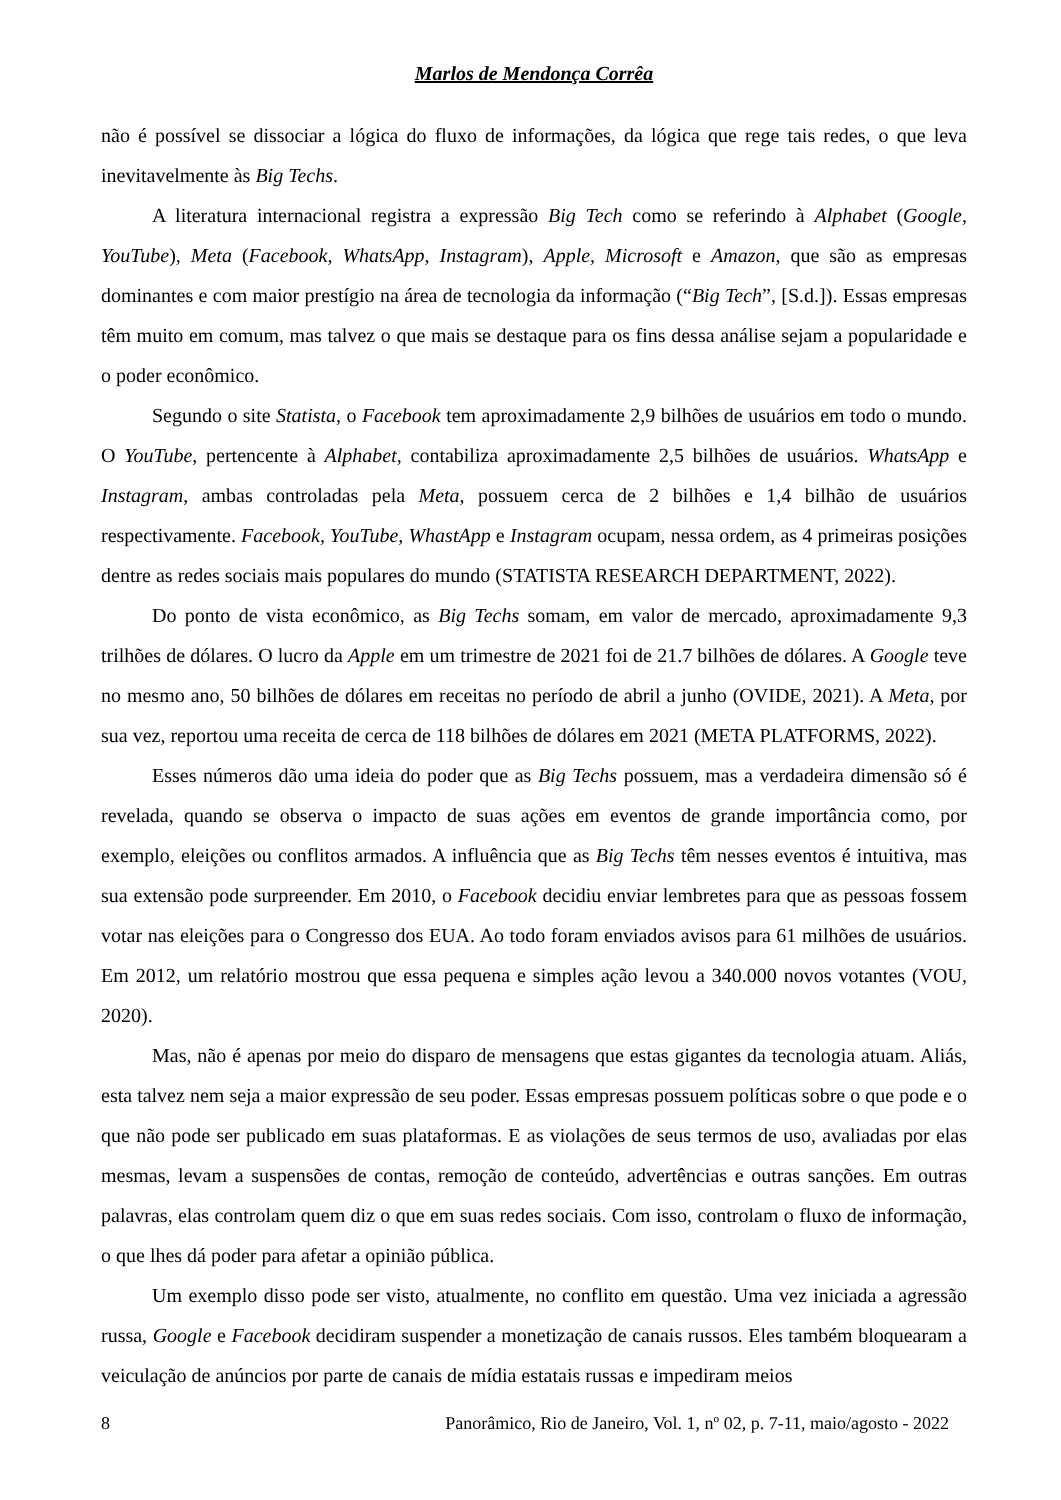Marlos de Mendonça Corrêa
não é possível se dissociar a lógica do fluxo de informações, da lógica que rege tais redes, o que leva inevitavelmente às Big Techs.
A literatura internacional registra a expressão Big Tech como se referindo à Alphabet (Google, YouTube), Meta (Facebook, WhatsApp, Instagram), Apple, Microsoft e Amazon, que são as empresas dominantes e com maior prestígio na área de tecnologia da informação (“Big Tech”, [S.d.]). Essas empresas têm muito em comum, mas talvez o que mais se destaque para os fins dessa análise sejam a popularidade e o poder econômico.
Segundo o site Statista, o Facebook tem aproximadamente 2,9 bilhões de usuários em todo o mundo. O YouTube, pertencente à Alphabet, contabiliza aproximadamente 2,5 bilhões de usuários. WhatsApp e Instagram, ambas controladas pela Meta, possuem cerca de 2 bilhões e 1,4 bilhão de usuários respectivamente. Facebook, YouTube, WhastApp e Instagram ocupam, nessa ordem, as 4 primeiras posições dentre as redes sociais mais populares do mundo (STATISTA RESEARCH DEPARTMENT, 2022).
Do ponto de vista econômico, as Big Techs somam, em valor de mercado, aproximadamente 9,3 trilhões de dólares. O lucro da Apple em um trimestre de 2021 foi de 21.7 bilhões de dólares. A Google teve no mesmo ano, 50 bilhões de dólares em receitas no período de abril a junho (OVIDE, 2021). A Meta, por sua vez, reportou uma receita de cerca de 118 bilhões de dólares em 2021 (META PLATFORMS, 2022).
Esses números dão uma ideia do poder que as Big Techs possuem, mas a verdadeira dimensão só é revelada, quando se observa o impacto de suas ações em eventos de grande importância como, por exemplo, eleições ou conflitos armados. A influência que as Big Techs têm nesses eventos é intuitiva, mas sua extensão pode surpreender. Em 2010, o Facebook decidiu enviar lembretes para que as pessoas fossem votar nas eleições para o Congresso dos EUA. Ao todo foram enviados avisos para 61 milhões de usuários. Em 2012, um relatório mostrou que essa pequena e simples ação levou a 340.000 novos votantes (VOU, 2020).
Mas, não é apenas por meio do disparo de mensagens que estas gigantes da tecnologia atuam. Aliás, esta talvez nem seja a maior expressão de seu poder. Essas empresas possuem políticas sobre o que pode e o que não pode ser publicado em suas plataformas. E as violações de seus termos de uso, avaliadas por elas mesmas, levam a suspensões de contas, remoção de conteúdo, advertências e outras sanções. Em outras palavras, elas controlam quem diz o que em suas redes sociais. Com isso, controlam o fluxo de informação, o que lhes dá poder para afetar a opinião pública.
Um exemplo disso pode ser visto, atualmente, no conflito em questão. Uma vez iniciada a agressão russa, Google e Facebook decidiram suspender a monetização de canais russos. Eles também bloquearam a veiculação de anúncios por parte de canais de mídia estatais russas e impediram meios
8 Panorâmico, Rio de Janeiro, Vol. 1, nº 02, p. 7-11, maio/agosto - 2022